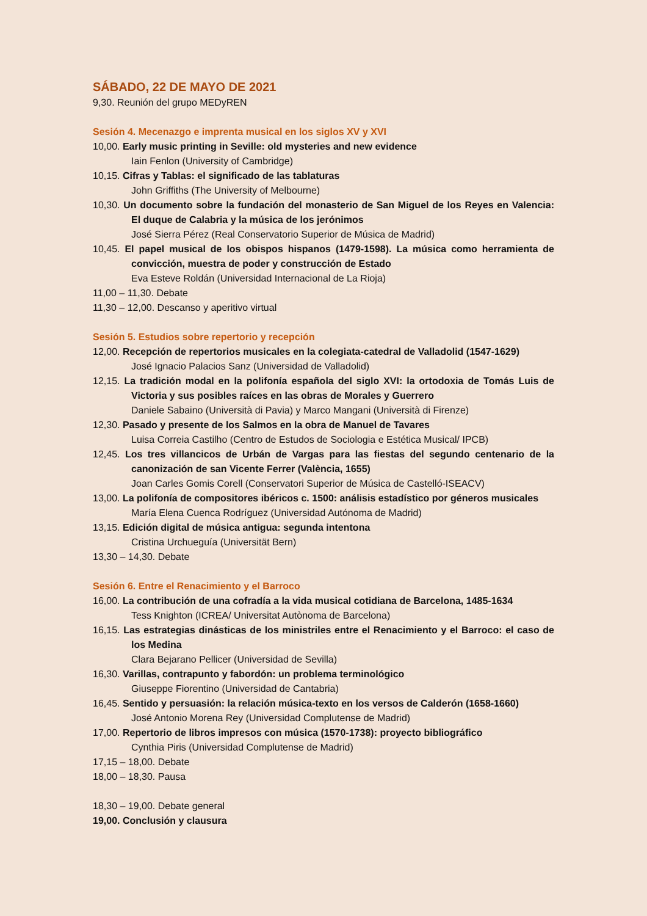SÁBADO, 22 DE MAYO DE 2021
9,30. Reunión del grupo MEDyREN
Sesión 4. Mecenazgo e imprenta musical en los siglos XV y XVI
10,00. Early music printing in Seville: old mysteries and new evidence
Iain Fenlon (University of Cambridge)
10,15. Cifras y Tablas: el significado de las tablaturas
John Griffiths (The University of Melbourne)
10,30. Un documento sobre la fundación del monasterio de San Miguel de los Reyes en Valencia: El duque de Calabria y la música de los jerónimos
José Sierra Pérez (Real Conservatorio Superior de Música de Madrid)
10,45. El papel musical de los obispos hispanos (1479-1598). La música como herramienta de convicción, muestra de poder y construcción de Estado
Eva Esteve Roldán (Universidad Internacional de La Rioja)
11,00 – 11,30. Debate
11,30 – 12,00. Descanso y aperitivo virtual
Sesión 5. Estudios sobre repertorio y recepción
12,00. Recepción de repertorios musicales en la colegiata-catedral de Valladolid (1547-1629)
José Ignacio Palacios Sanz (Universidad de Valladolid)
12,15. La tradición modal en la polifonía española del siglo XVI: la ortodoxia de Tomás Luis de Victoria y sus posibles raíces en las obras de Morales y Guerrero
Daniele Sabaino (Università di Pavia) y Marco Mangani (Università di Firenze)
12,30. Pasado y presente de los Salmos en la obra de Manuel de Tavares
Luisa Correia Castilho (Centro de Estudos de Sociologia e Estética Musical/ IPCB)
12,45. Los tres villancicos de Urbán de Vargas para las fiestas del segundo centenario de la canonización de san Vicente Ferrer (València, 1655)
Joan Carles Gomis Corell (Conservatori Superior de Música de Castelló-ISEACV)
13,00. La polifonía de compositores ibéricos c. 1500: análisis estadístico por géneros musicales
María Elena Cuenca Rodríguez (Universidad Autónoma de Madrid)
13,15. Edición digital de música antigua: segunda intentona
Cristina Urchueguía (Universität Bern)
13,30 – 14,30. Debate
Sesión 6. Entre el Renacimiento y el Barroco
16,00. La contribución de una cofradía a la vida musical cotidiana de Barcelona, 1485-1634
Tess Knighton (ICREA/ Universitat Autònoma de Barcelona)
16,15. Las estrategias dinásticas de los ministriles entre el Renacimiento y el Barroco: el caso de los Medina
Clara Bejarano Pellicer (Universidad de Sevilla)
16,30. Varillas, contrapunto y fabordón: un problema terminológico
Giuseppe Fiorentino (Universidad de Cantabria)
16,45. Sentido y persuasión: la relación música-texto en los versos de Calderón (1658-1660)
José Antonio Morena Rey (Universidad Complutense de Madrid)
17,00. Repertorio de libros impresos con música (1570-1738): proyecto bibliográfico
Cynthia Piris (Universidad Complutense de Madrid)
17,15 – 18,00. Debate
18,00 – 18,30. Pausa
18,30 – 19,00. Debate general
19,00. Conclusión y clausura